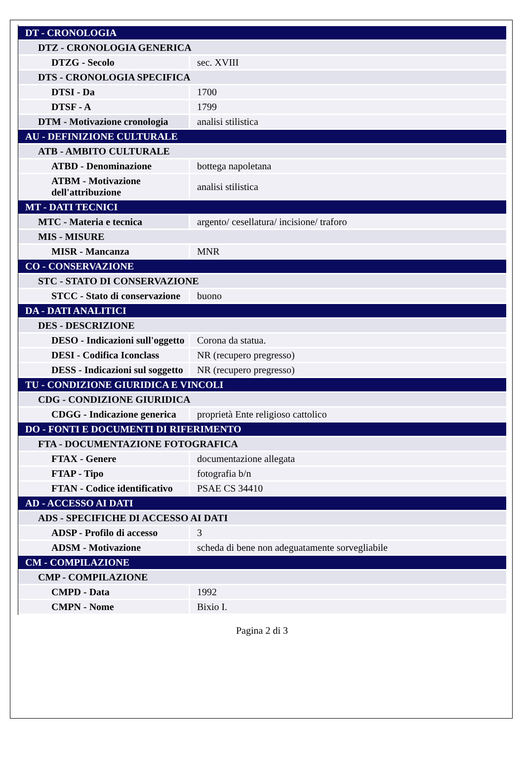| DT - CRONOLOGIA | |
| DTZ - CRONOLOGIA GENERICA | |
| DTZG - Secolo | sec. XVIII |
| DTS - CRONOLOGIA SPECIFICA | |
| DTSI - Da | 1700 |
| DTSF - A | 1799 |
| DTM - Motivazione cronologia | analisi stilistica |
| AU - DEFINIZIONE CULTURALE | |
| ATB - AMBITO CULTURALE | |
| ATBD - Denominazione | bottega napoletana |
| ATBM - Motivazione dell'attribuzione | analisi stilistica |
| MT - DATI TECNICI | |
| MTC - Materia e tecnica | argento/ cesellatura/ incisione/ traforo |
| MIS - MISURE | |
| MISR - Mancanza | MNR |
| CO - CONSERVAZIONE | |
| STC - STATO DI CONSERVAZIONE | |
| STCC - Stato di conservazione | buono |
| DA - DATI ANALITICI | |
| DES - DESCRIZIONE | |
| DESO - Indicazioni sull'oggetto | Corona da statua. |
| DESI - Codifica Iconclass | NR (recupero pregresso) |
| DESS - Indicazioni sul soggetto | NR (recupero pregresso) |
| TU - CONDIZIONE GIURIDICA E VINCOLI | |
| CDG - CONDIZIONE GIURIDICA | |
| CDGG - Indicazione generica | proprietà Ente religioso cattolico |
| DO - FONTI E DOCUMENTI DI RIFERIMENTO | |
| FTA - DOCUMENTAZIONE FOTOGRAFICA | |
| FTAX - Genere | documentazione allegata |
| FTAP - Tipo | fotografia b/n |
| FTAN - Codice identificativo | PSAE CS 34410 |
| AD - ACCESSO AI DATI | |
| ADS - SPECIFICHE DI ACCESSO AI DATI | |
| ADSP - Profilo di accesso | 3 |
| ADSM - Motivazione | scheda di bene non adeguatamente sorvegliabile |
| CM - COMPILAZIONE | |
| CMP - COMPILAZIONE | |
| CMPD - Data | 1992 |
| CMPN - Nome | Bixio I. |
Pagina 2 di 3